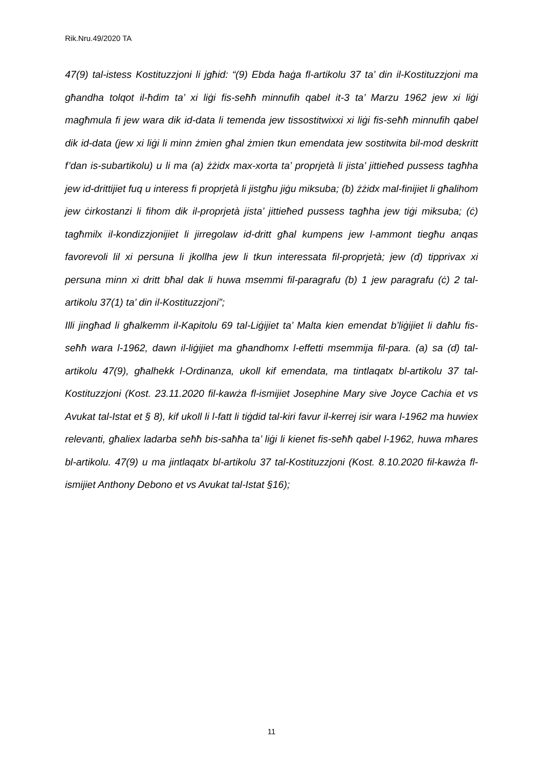Rik.Nru.49/2020 TA
47(9) tal-istess Kostituzzjoni li jgħid: “(9) Ebda ħaġa fl-artikolu 37 ta’ din il-Kostituzzjoni ma għandha tolqot il-ħdim ta’ xi liġi fis-seħħ minnufih qabel it-3 ta’ Marzu 1962 jew xi liġi magħmula fi jew wara dik id-data li temenda jew tissostitwixxi xi liġi fis-seħħ minnufih qabel dik id-data (jew xi liġi li minn żmien għal żmien tkun emendata jew sostitwita bil-mod deskritt f’dan is-subartikolu) u li ma (a) żżidx max-xorta ta’ proprjetà li jista’ jittieħed pussess tagħha jew id-drittijiet fuq u interess fi proprjetà li jistgħu jiġu miksuba; (b) żżidx mal-finijiet li għalihom jew ċirkostanzi li fihom dik il-proprjetà jista’ jittieħed pussess tagħha jew tiġi miksuba; (ċ) tagħmilx il-kondizzjonijiet li jirregolaw id-dritt għal kumpens jew l-ammont tiegħu anqas favorevoli lil xi persuna li jkollha jew li tkun interessata fil-proprjetà; jew (d) tipprivax xi persuna minn xi dritt bħal dak li huwa msemmi fil-paragrafu (b) 1 jew paragrafu (ċ) 2 tal-artikolu 37(1) ta’ din il-Kostituzzjoni”;
Illi jingħad li għalkemm il-Kapitolu 69 tal-Liġijiet ta’ Malta kien emendat b’liġijiet li daħlu fis-seħħ wara l-1962, dawn il-liġijiet ma għandhomx l-effetti msemmija fil-para. (a) sa (d) tal-artikolu 47(9), għalhekk l-Ordinanza, ukoll kif emendata, ma tintlaqatx bl-artikolu 37 tal-Kostituzzjoni (Kost. 23.11.2020 fil-kawża fl-ismijiet Josephine Mary sive Joyce Cachia et vs Avukat tal-Istat et § 8), kif ukoll li l-fatt li tiġdid tal-kiri favur il-kerrej isir wara l-1962 ma huwiex relevanti, għaliex ladarba seħħ bis-saħħa ta’ liġi li kienet fis-seħħ qabel l-1962, huwa mħares bl-artikolu. 47(9) u ma jintlaqatx bl-artikolu 37 tal-Kostituzzjoni (Kost. 8.10.2020 fil-kawża fl-ismijiet Anthony Debono et vs Avukat tal-Istat §16);
11